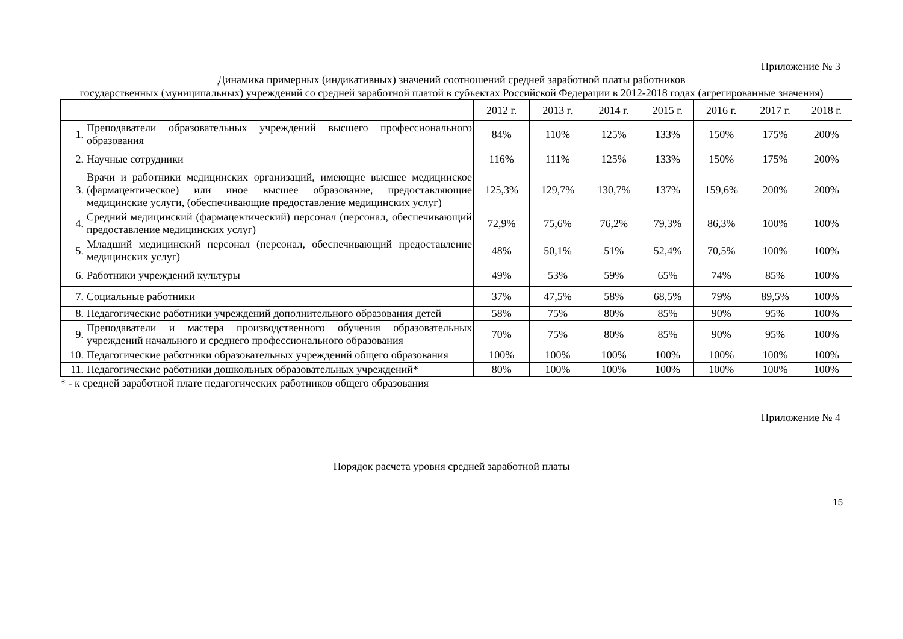Приложение № 3
Динамика примерных (индикативных) значений соотношений средней заработной платы работников
государственных (муниципальных) учреждений со средней заработной платой в субъектах Российской Федерации в 2012-2018 годах (агрегированные значения)
| | | 2012 г. | 2013 г. | 2014 г. | 2015 г. | 2016 г. | 2017 г. | 2018 г. |
| 1. | Преподаватели образовательных учреждений высшего профессионального образования | 84% | 110% | 125% | 133% | 150% | 175% | 200% |
| 2. | Научные сотрудники | 116% | 111% | 125% | 133% | 150% | 175% | 200% |
| 3. | Врачи и работники медицинских организаций, имеющие высшее медицинское (фармацевтическое) или иное высшее образование, предоставляющие медицинские услуги, (обеспечивающие предоставление медицинских услуг) | 125,3% | 129,7% | 130,7% | 137% | 159,6% | 200% | 200% |
| 4. | Средний медицинский (фармацевтический) персонал (персонал, обеспечивающий предоставление медицинских услуг) | 72,9% | 75,6% | 76,2% | 79,3% | 86,3% | 100% | 100% |
| 5. | Младший медицинский персонал (персонал, обеспечивающий предоставление медицинских услуг) | 48% | 50,1% | 51% | 52,4% | 70,5% | 100% | 100% |
| 6. | Работники учреждений культуры | 49% | 53% | 59% | 65% | 74% | 85% | 100% |
| 7. | Социальные работники | 37% | 47,5% | 58% | 68,5% | 79% | 89,5% | 100% |
| 8. | Педагогические работники учреждений дополнительного образования детей | 58% | 75% | 80% | 85% | 90% | 95% | 100% |
| 9. | Преподаватели и мастера производственного обучения образовательных учреждений начального и среднего профессионального образования | 70% | 75% | 80% | 85% | 90% | 95% | 100% |
| 10. | Педагогические работники образовательных учреждений общего образования | 100% | 100% | 100% | 100% | 100% | 100% | 100% |
| 11. | Педагогические работники дошкольных образовательных учреждений* | 80% | 100% | 100% | 100% | 100% | 100% | 100% |
* - к средней заработной плате педагогических работников общего образования
Приложение № 4
Порядок расчета уровня средней заработной платы
15